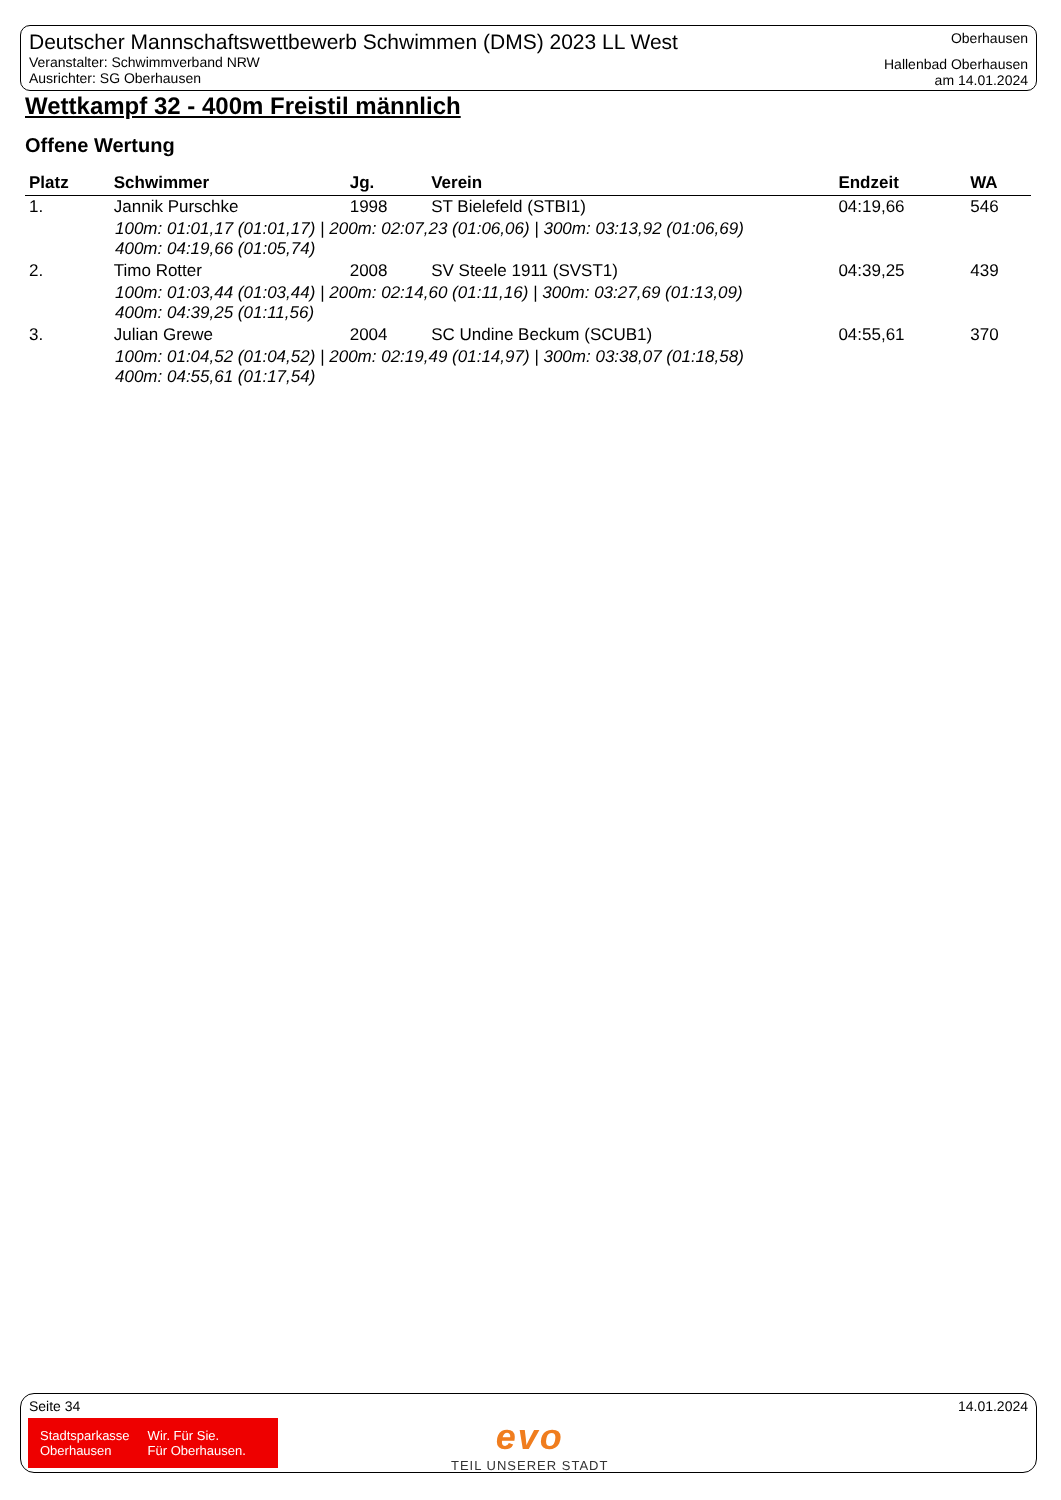Deutscher Mannschaftswettbewerb Schwimmen (DMS) 2023 LL West
Veranstalter: Schwimmverband NRW
Ausrichter: SG Oberhausen
Oberhausen
Hallenbad Oberhausen
am 14.01.2024
Wettkampf 32 - 400m Freistil männlich
Offene Wertung
| Platz | Schwimmer | Jg. | Verein | Endzeit | WA |
| --- | --- | --- | --- | --- | --- |
| 1. | Jannik Purschke | 1998 | ST Bielefeld (STBI1) | 04:19,66 | 546 |
| 100m: 01:01,17 (01:01,17) / 200m: 02:07,23 (01:06,06) / 300m: 03:13,92 (01:06,69) 400m: 04:19,66 (01:05,74) | | | | | |
| 2. | Timo Rotter | 2008 | SV Steele 1911 (SVST1) | 04:39,25 | 439 |
| 100m: 01:03,44 (01:03,44) / 200m: 02:14,60 (01:11,16) / 300m: 03:27,69 (01:13,09) 400m: 04:39,25 (01:11,56) | | | | | |
| 3. | Julian Grewe | 2004 | SC Undine Beckum (SCUB1) | 04:55,61 | 370 |
| 100m: 01:04,52 (01:04,52) / 200m: 02:19,49 (01:14,97) / 300m: 03:38,07 (01:18,58) 400m: 04:55,61 (01:17,54) | | | | | |
Seite 34 14.01.2024
Stadtsparkasse
Oberhausen
Wir. Für Sie.
Für Oberhausen.
evo
TEIL UNSERER STADT